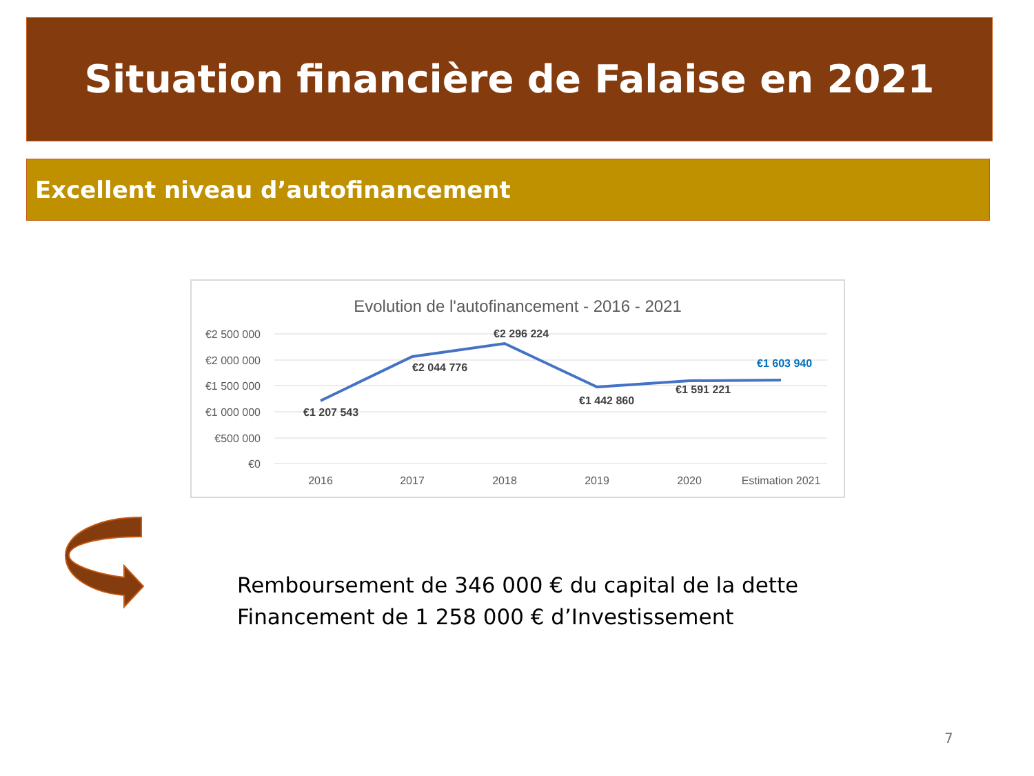Situation financière de Falaise en 2021
Excellent niveau d’autofinancement
Evolution de l'autofinancement - 2016 - 2021
€2 500 000
€2 000 000
€1 500 000
€1 000 000
€500 000
€0
2016
2017
2018
2019
2020
Estimation 2021
€1 207 543
€2 044 776
€2 296 224
€1 442 860
€1 591 221
€1 603 940
Remboursement de 346 000 € du capital de la dette
Financement de 1 258 000 € d’Investissement
7